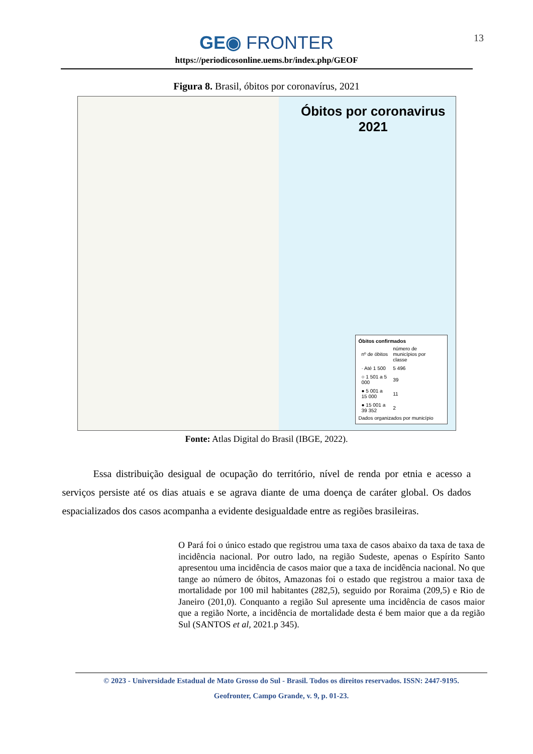13
GE◉ FRONTER
https://periodicosonline.uems.br/index.php/GEOF
Figura 8. Brasil, óbitos por coronavírus, 2021
Óbitos por coronavirus
2021
Óbitos confirmados
| nº de óbitos | número de municípios por classe |
| · Até 1 500 | 5 496 |
| ○ 1 501 a 5 000 | 39 |
| ● 5 001 a 15 000 | 11 |
| ● 15 001 a 39 352 | 2 |
Dados organizados por município
Fonte: Atlas Digital do Brasil (IBGE, 2022).
Essa distribuição desigual de ocupação do território, nível de renda por etnia e acesso a serviços persiste até os dias atuais e se agrava diante de uma doença de caráter global. Os dados espacializados dos casos acompanha a evidente desigualdade entre as regiões brasileiras.
O Pará foi o único estado que registrou uma taxa de casos abaixo da taxa de taxa de incidência nacional. Por outro lado, na região Sudeste, apenas o Espírito Santo apresentou uma incidência de casos maior que a taxa de incidência nacional. No que tange ao número de óbitos, Amazonas foi o estado que registrou a maior taxa de mortalidade por 100 mil habitantes (282,5), seguido por Roraima (209,5) e Rio de Janeiro (201,0). Conquanto a região Sul apresente uma incidência de casos maior que a região Norte, a incidência de mortalidade desta é bem maior que a da região Sul (SANTOS et al, 2021.p 345).
© 2023 - Universidade Estadual de Mato Grosso do Sul - Brasil. Todos os direitos reservados. ISSN: 2447-9195.
Geofronter, Campo Grande, v. 9, p. 01-23.